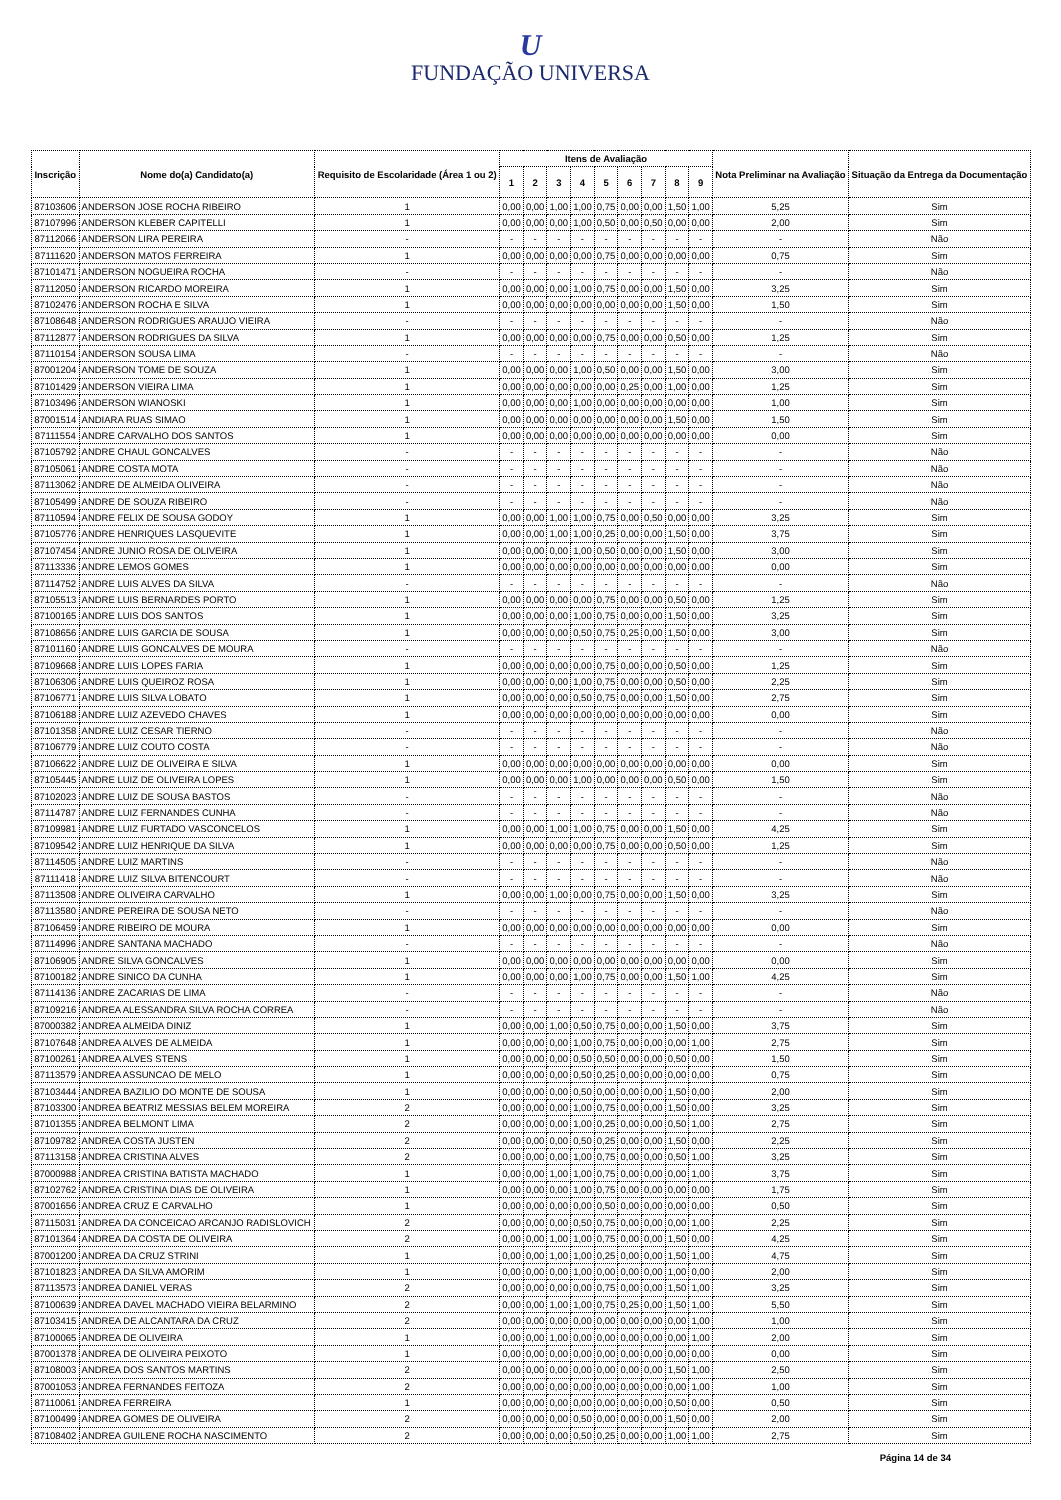U
FUNDAÇÃO UNIVERSA
| Inscrição | Nome do(a) Candidato(a) | Requisito de Escolaridade (Área 1 ou 2) | Itens de Avaliação | | | | | | | | | Nota Preliminar na Avaliação | Situação da Entrega da Documentação |
| --- | --- | --- | --- | --- | --- | --- | --- | --- | --- | --- | --- | --- | --- |
| | | | 1 | 2 | 3 | 4 | 5 | 6 | 7 | 8 | 9 | | |
| 87103606 | ANDERSON JOSE ROCHA RIBEIRO | 1 | 0,00 | 0,00 | 1,00 | 1,00 | 0,75 | 0,00 | 0,00 | 1,50 | 1,00 | 5,25 | Sim |
| 87107996 | ANDERSON KLEBER CAPITELLI | 1 | 0,00 | 0,00 | 0,00 | 1,00 | 0,50 | 0,00 | 0,50 | 0,00 | 0,00 | 2,00 | Sim |
| 87112066 | ANDERSON LIRA PEREIRA | - | - | - | - | - | - | - | - | - | - | - | Não |
| 87111620 | ANDERSON MATOS FERREIRA | 1 | 0,00 | 0,00 | 0,00 | 0,00 | 0,75 | 0,00 | 0,00 | 0,00 | 0,00 | 0,75 | Sim |
| 87101471 | ANDERSON NOGUEIRA ROCHA | - | - | - | - | - | - | - | - | - | - | - | Não |
| 87112050 | ANDERSON RICARDO MOREIRA | 1 | 0,00 | 0,00 | 0,00 | 1,00 | 0,75 | 0,00 | 0,00 | 1,50 | 0,00 | 3,25 | Sim |
| 87102476 | ANDERSON ROCHA E SILVA | 1 | 0,00 | 0,00 | 0,00 | 0,00 | 0,00 | 0,00 | 0,00 | 1,50 | 0,00 | 1,50 | Sim |
| 87108648 | ANDERSON RODRIGUES ARAUJO VIEIRA | - | - | - | - | - | - | - | - | - | - | - | Não |
| 87112877 | ANDERSON RODRIGUES DA SILVA | 1 | 0,00 | 0,00 | 0,00 | 0,00 | 0,75 | 0,00 | 0,00 | 0,50 | 0,00 | 1,25 | Sim |
| 87110154 | ANDERSON SOUSA LIMA | - | - | - | - | - | - | - | - | - | - | - | Não |
| 87001204 | ANDERSON TOME DE SOUZA | 1 | 0,00 | 0,00 | 0,00 | 1,00 | 0,50 | 0,00 | 0,00 | 1,50 | 0,00 | 3,00 | Sim |
| 87101429 | ANDERSON VIEIRA LIMA | 1 | 0,00 | 0,00 | 0,00 | 0,00 | 0,00 | 0,25 | 0,00 | 1,00 | 0,00 | 1,25 | Sim |
| 87103496 | ANDERSON WIANOSKI | 1 | 0,00 | 0,00 | 0,00 | 1,00 | 0,00 | 0,00 | 0,00 | 0,00 | 0,00 | 1,00 | Sim |
| 87001514 | ANDIARA RUAS SIMAO | 1 | 0,00 | 0,00 | 0,00 | 0,00 | 0,00 | 0,00 | 0,00 | 1,50 | 0,00 | 1,50 | Sim |
| 87111554 | ANDRE CARVALHO DOS SANTOS | 1 | 0,00 | 0,00 | 0,00 | 0,00 | 0,00 | 0,00 | 0,00 | 0,00 | 0,00 | 0,00 | Sim |
| 87105792 | ANDRE CHAUL GONCALVES | - | - | - | - | - | - | - | - | - | - | - | Não |
| 87105061 | ANDRE COSTA MOTA | - | - | - | - | - | - | - | - | - | - | - | Não |
| 87113062 | ANDRE DE ALMEIDA OLIVEIRA | - | - | - | - | - | - | - | - | - | - | - | Não |
| 87105499 | ANDRE DE SOUZA RIBEIRO | - | - | - | - | - | - | - | - | - | - | - | Não |
| 87110594 | ANDRE FELIX DE SOUSA GODOY | 1 | 0,00 | 0,00 | 1,00 | 1,00 | 0,75 | 0,00 | 0,50 | 0,00 | 0,00 | 3,25 | Sim |
| 87105776 | ANDRE HENRIQUES LASQUEVITE | 1 | 0,00 | 0,00 | 1,00 | 1,00 | 0,25 | 0,00 | 0,00 | 1,50 | 0,00 | 3,75 | Sim |
| 87107454 | ANDRE JUNIO ROSA DE OLIVEIRA | 1 | 0,00 | 0,00 | 0,00 | 1,00 | 0,50 | 0,00 | 0,00 | 1,50 | 0,00 | 3,00 | Sim |
| 87113336 | ANDRE LEMOS GOMES | 1 | 0,00 | 0,00 | 0,00 | 0,00 | 0,00 | 0,00 | 0,00 | 0,00 | 0,00 | 0,00 | Sim |
| 87114752 | ANDRE LUIS ALVES DA SILVA | - | - | - | - | - | - | - | - | - | - | - | Não |
| 87105513 | ANDRE LUIS BERNARDES PORTO | 1 | 0,00 | 0,00 | 0,00 | 0,00 | 0,75 | 0,00 | 0,00 | 0,50 | 0,00 | 1,25 | Sim |
| 87100165 | ANDRE LUIS DOS SANTOS | 1 | 0,00 | 0,00 | 0,00 | 1,00 | 0,75 | 0,00 | 0,00 | 1,50 | 0,00 | 3,25 | Sim |
| 87108656 | ANDRE LUIS GARCIA DE SOUSA | 1 | 0,00 | 0,00 | 0,00 | 0,50 | 0,75 | 0,25 | 0,00 | 1,50 | 0,00 | 3,00 | Sim |
| 87101160 | ANDRE LUIS GONCALVES DE MOURA | - | - | - | - | - | - | - | - | - | - | - | Não |
| 87109668 | ANDRE LUIS LOPES FARIA | 1 | 0,00 | 0,00 | 0,00 | 0,00 | 0,75 | 0,00 | 0,00 | 0,50 | 0,00 | 1,25 | Sim |
| 87106306 | ANDRE LUIS QUEIROZ ROSA | 1 | 0,00 | 0,00 | 0,00 | 1,00 | 0,75 | 0,00 | 0,00 | 0,50 | 0,00 | 2,25 | Sim |
| 87106771 | ANDRE LUIS SILVA LOBATO | 1 | 0,00 | 0,00 | 0,00 | 0,50 | 0,75 | 0,00 | 0,00 | 1,50 | 0,00 | 2,75 | Sim |
| 87106188 | ANDRE LUIZ AZEVEDO CHAVES | 1 | 0,00 | 0,00 | 0,00 | 0,00 | 0,00 | 0,00 | 0,00 | 0,00 | 0,00 | 0,00 | Sim |
| 87101358 | ANDRE LUIZ CESAR TIERNO | - | - | - | - | - | - | - | - | - | - | - | Não |
| 87106779 | ANDRE LUIZ COUTO COSTA | - | - | - | - | - | - | - | - | - | - | - | Não |
| 87106622 | ANDRE LUIZ DE OLIVEIRA E SILVA | 1 | 0,00 | 0,00 | 0,00 | 0,00 | 0,00 | 0,00 | 0,00 | 0,00 | 0,00 | 0,00 | Sim |
| 87105445 | ANDRE LUIZ DE OLIVEIRA LOPES | 1 | 0,00 | 0,00 | 0,00 | 1,00 | 0,00 | 0,00 | 0,00 | 0,50 | 0,00 | 1,50 | Sim |
| 87102023 | ANDRE LUIZ DE SOUSA BASTOS | - | - | - | - | - | - | - | - | - | - | - | Não |
| 87114787 | ANDRE LUIZ FERNANDES CUNHA | - | - | - | - | - | - | - | - | - | - | - | Não |
| 87109981 | ANDRE LUIZ FURTADO VASCONCELOS | 1 | 0,00 | 0,00 | 1,00 | 1,00 | 0,75 | 0,00 | 0,00 | 1,50 | 0,00 | 4,25 | Sim |
| 87109542 | ANDRE LUIZ HENRIQUE DA SILVA | 1 | 0,00 | 0,00 | 0,00 | 0,00 | 0,75 | 0,00 | 0,00 | 0,50 | 0,00 | 1,25 | Sim |
| 87114505 | ANDRE LUIZ MARTINS | - | - | - | - | - | - | - | - | - | - | - | Não |
| 87111418 | ANDRE LUIZ SILVA BITENCOURT | - | - | - | - | - | - | - | - | - | - | - | Não |
| 87113508 | ANDRE OLIVEIRA CARVALHO | 1 | 0,00 | 0,00 | 1,00 | 0,00 | 0,75 | 0,00 | 0,00 | 1,50 | 0,00 | 3,25 | Sim |
| 87113580 | ANDRE PEREIRA DE SOUSA NETO | - | - | - | - | - | - | - | - | - | - | - | Não |
| 87106459 | ANDRE RIBEIRO DE MOURA | 1 | 0,00 | 0,00 | 0,00 | 0,00 | 0,00 | 0,00 | 0,00 | 0,00 | 0,00 | 0,00 | Sim |
| 87114996 | ANDRE SANTANA MACHADO | - | - | - | - | - | - | - | - | - | - | - | Não |
| 87106905 | ANDRE SILVA GONCALVES | 1 | 0,00 | 0,00 | 0,00 | 0,00 | 0,00 | 0,00 | 0,00 | 0,00 | 0,00 | 0,00 | Sim |
| 87100182 | ANDRE SINICO DA CUNHA | 1 | 0,00 | 0,00 | 0,00 | 1,00 | 0,75 | 0,00 | 0,00 | 1,50 | 1,00 | 4,25 | Sim |
| 87114136 | ANDRE ZACARIAS DE LIMA | - | - | - | - | - | - | - | - | - | - | - | Não |
| 87109216 | ANDREA ALESSANDRA SILVA ROCHA CORREA | - | - | - | - | - | - | - | - | - | - | - | Não |
| 87000382 | ANDREA ALMEIDA DINIZ | 1 | 0,00 | 0,00 | 1,00 | 0,50 | 0,75 | 0,00 | 0,00 | 1,50 | 0,00 | 3,75 | Sim |
| 87107648 | ANDREA ALVES DE ALMEIDA | 1 | 0,00 | 0,00 | 0,00 | 1,00 | 0,75 | 0,00 | 0,00 | 0,00 | 1,00 | 2,75 | Sim |
| 87100261 | ANDREA ALVES STENS | 1 | 0,00 | 0,00 | 0,00 | 0,50 | 0,50 | 0,00 | 0,00 | 0,50 | 0,00 | 1,50 | Sim |
| 87113579 | ANDREA ASSUNCAO DE MELO | 1 | 0,00 | 0,00 | 0,00 | 0,50 | 0,25 | 0,00 | 0,00 | 0,00 | 0,00 | 0,75 | Sim |
| 87103444 | ANDREA BAZILIO DO MONTE DE SOUSA | 1 | 0,00 | 0,00 | 0,00 | 0,50 | 0,00 | 0,00 | 0,00 | 1,50 | 0,00 | 2,00 | Sim |
| 87103300 | ANDREA BEATRIZ MESSIAS BELEM MOREIRA | 2 | 0,00 | 0,00 | 0,00 | 1,00 | 0,75 | 0,00 | 0,00 | 1,50 | 0,00 | 3,25 | Sim |
| 87101355 | ANDREA BELMONT LIMA | 2 | 0,00 | 0,00 | 0,00 | 1,00 | 0,25 | 0,00 | 0,00 | 0,50 | 1,00 | 2,75 | Sim |
| 87109782 | ANDREA COSTA JUSTEN | 2 | 0,00 | 0,00 | 0,00 | 0,50 | 0,25 | 0,00 | 0,00 | 1,50 | 0,00 | 2,25 | Sim |
| 87113158 | ANDREA CRISTINA ALVES | 2 | 0,00 | 0,00 | 0,00 | 1,00 | 0,75 | 0,00 | 0,00 | 0,50 | 1,00 | 3,25 | Sim |
| 87000988 | ANDREA CRISTINA BATISTA MACHADO | 1 | 0,00 | 0,00 | 1,00 | 1,00 | 0,75 | 0,00 | 0,00 | 0,00 | 1,00 | 3,75 | Sim |
| 87102762 | ANDREA CRISTINA DIAS DE OLIVEIRA | 1 | 0,00 | 0,00 | 0,00 | 1,00 | 0,75 | 0,00 | 0,00 | 0,00 | 0,00 | 1,75 | Sim |
| 87001656 | ANDREA CRUZ E CARVALHO | 1 | 0,00 | 0,00 | 0,00 | 0,00 | 0,50 | 0,00 | 0,00 | 0,00 | 0,00 | 0,50 | Sim |
| 87115031 | ANDREA DA CONCEICAO ARCANJO RADISLOVICH | 2 | 0,00 | 0,00 | 0,00 | 0,50 | 0,75 | 0,00 | 0,00 | 0,00 | 1,00 | 2,25 | Sim |
| 87101364 | ANDREA DA COSTA DE OLIVEIRA | 2 | 0,00 | 0,00 | 1,00 | 1,00 | 0,75 | 0,00 | 0,00 | 1,50 | 0,00 | 4,25 | Sim |
| 87001200 | ANDREA DA CRUZ STRINI | 1 | 0,00 | 0,00 | 1,00 | 1,00 | 0,25 | 0,00 | 0,00 | 1,50 | 1,00 | 4,75 | Sim |
| 87101823 | ANDREA DA SILVA AMORIM | 1 | 0,00 | 0,00 | 0,00 | 1,00 | 0,00 | 0,00 | 0,00 | 1,00 | 0,00 | 2,00 | Sim |
| 87113573 | ANDREA DANIEL VERAS | 2 | 0,00 | 0,00 | 0,00 | 0,00 | 0,75 | 0,00 | 0,00 | 1,50 | 1,00 | 3,25 | Sim |
| 87100639 | ANDREA DAVEL MACHADO VIEIRA BELARMINO | 2 | 0,00 | 0,00 | 1,00 | 1,00 | 0,75 | 0,25 | 0,00 | 1,50 | 1,00 | 5,50 | Sim |
| 87103415 | ANDREA DE ALCANTARA DA CRUZ | 2 | 0,00 | 0,00 | 0,00 | 0,00 | 0,00 | 0,00 | 0,00 | 0,00 | 1,00 | 1,00 | Sim |
| 87100065 | ANDREA DE OLIVEIRA | 1 | 0,00 | 0,00 | 1,00 | 0,00 | 0,00 | 0,00 | 0,00 | 0,00 | 1,00 | 2,00 | Sim |
| 87001378 | ANDREA DE OLIVEIRA PEIXOTO | 1 | 0,00 | 0,00 | 0,00 | 0,00 | 0,00 | 0,00 | 0,00 | 0,00 | 0,00 | 0,00 | Sim |
| 87108003 | ANDREA DOS SANTOS MARTINS | 2 | 0,00 | 0,00 | 0,00 | 0,00 | 0,00 | 0,00 | 0,00 | 1,50 | 1,00 | 2,50 | Sim |
| 87001053 | ANDREA FERNANDES FEITOZA | 2 | 0,00 | 0,00 | 0,00 | 0,00 | 0,00 | 0,00 | 0,00 | 0,00 | 1,00 | 1,00 | Sim |
| 87110061 | ANDREA FERREIRA | 1 | 0,00 | 0,00 | 0,00 | 0,00 | 0,00 | 0,00 | 0,00 | 0,50 | 0,00 | 0,50 | Sim |
| 87100499 | ANDREA GOMES DE OLIVEIRA | 2 | 0,00 | 0,00 | 0,00 | 0,50 | 0,00 | 0,00 | 0,00 | 1,50 | 0,00 | 2,00 | Sim |
| 87108402 | ANDREA GUILENE ROCHA NASCIMENTO | 2 | 0,00 | 0,00 | 0,00 | 0,50 | 0,25 | 0,00 | 0,00 | 1,00 | 1,00 | 2,75 | Sim |
Página 14 de 34